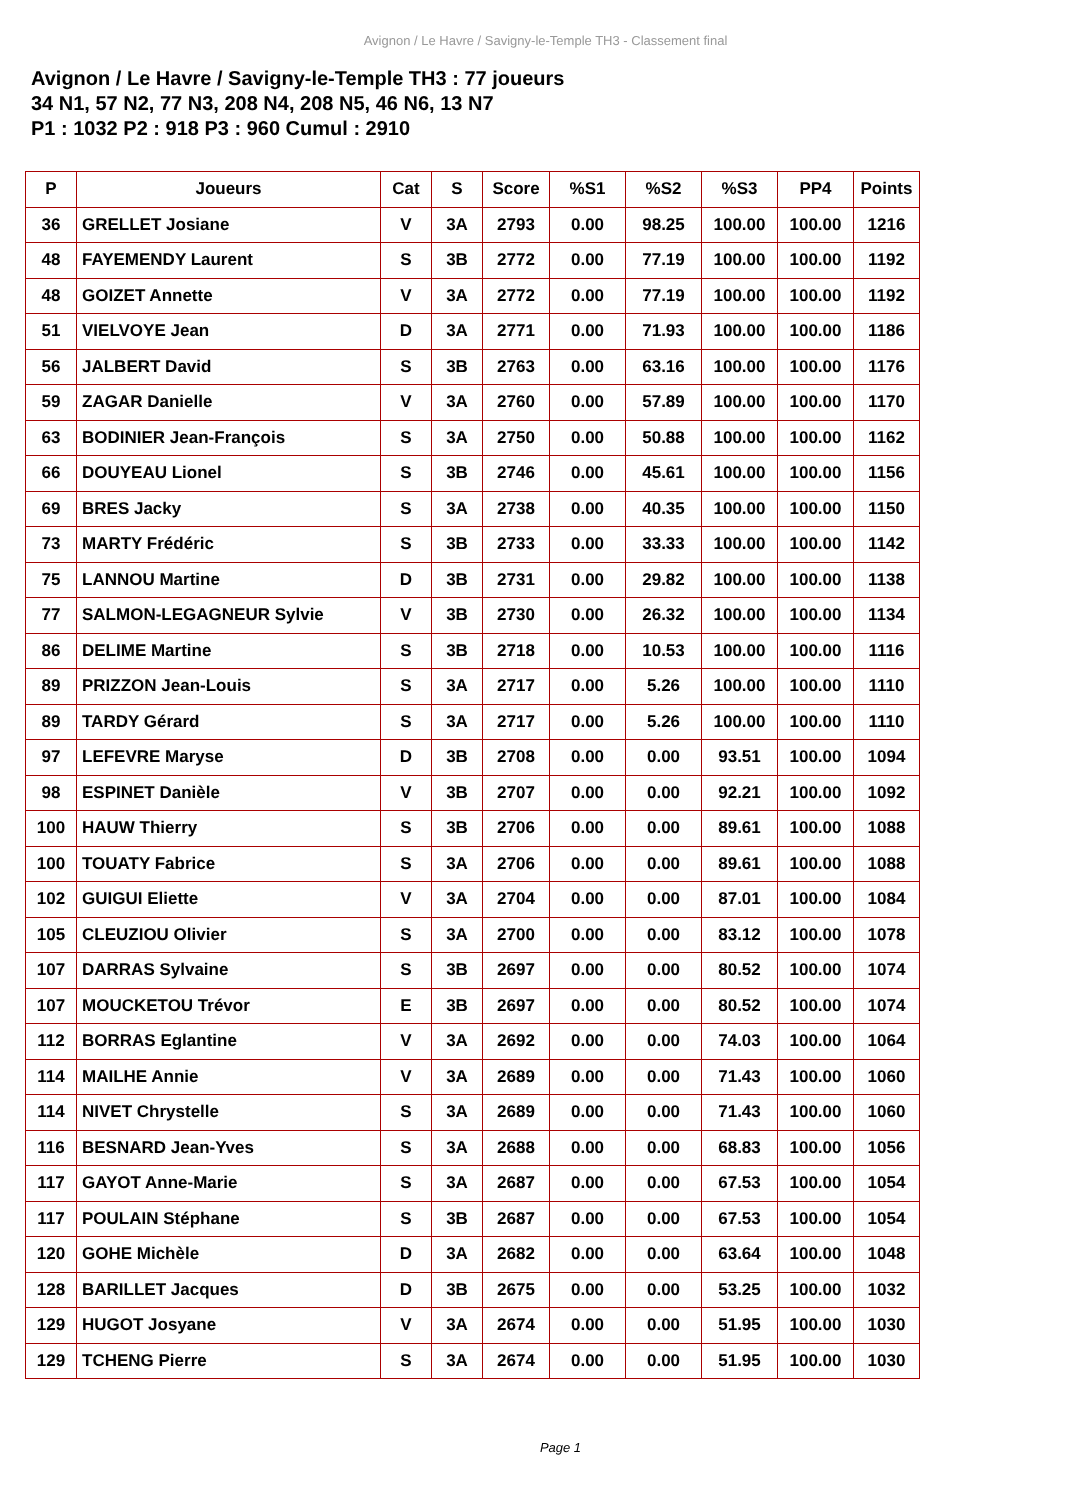Avignon / Le Havre / Savigny-le-Temple TH3 - Classement final
Avignon / Le Havre / Savigny-le-Temple TH3 : 77 joueurs
34 N1, 57 N2, 77 N3, 208 N4, 208 N5, 46 N6, 13 N7
P1 : 1032 P2 : 918 P3 : 960 Cumul : 2910
| P | Joueurs | Cat | S | Score | %S1 | %S2 | %S3 | PP4 | Points |
| --- | --- | --- | --- | --- | --- | --- | --- | --- | --- |
| 36 | GRELLET Josiane | V | 3A | 2793 | 0.00 | 98.25 | 100.00 | 100.00 | 1216 |
| 48 | FAYEMENDY Laurent | S | 3B | 2772 | 0.00 | 77.19 | 100.00 | 100.00 | 1192 |
| 48 | GOIZET Annette | V | 3A | 2772 | 0.00 | 77.19 | 100.00 | 100.00 | 1192 |
| 51 | VIELVOYE Jean | D | 3A | 2771 | 0.00 | 71.93 | 100.00 | 100.00 | 1186 |
| 56 | JALBERT David | S | 3B | 2763 | 0.00 | 63.16 | 100.00 | 100.00 | 1176 |
| 59 | ZAGAR Danielle | V | 3A | 2760 | 0.00 | 57.89 | 100.00 | 100.00 | 1170 |
| 63 | BODINIER Jean-François | S | 3A | 2750 | 0.00 | 50.88 | 100.00 | 100.00 | 1162 |
| 66 | DOUYEAU Lionel | S | 3B | 2746 | 0.00 | 45.61 | 100.00 | 100.00 | 1156 |
| 69 | BRES Jacky | S | 3A | 2738 | 0.00 | 40.35 | 100.00 | 100.00 | 1150 |
| 73 | MARTY Frédéric | S | 3B | 2733 | 0.00 | 33.33 | 100.00 | 100.00 | 1142 |
| 75 | LANNOU Martine | D | 3B | 2731 | 0.00 | 29.82 | 100.00 | 100.00 | 1138 |
| 77 | SALMON-LEGAGNEUR Sylvie | V | 3B | 2730 | 0.00 | 26.32 | 100.00 | 100.00 | 1134 |
| 86 | DELIME Martine | S | 3B | 2718 | 0.00 | 10.53 | 100.00 | 100.00 | 1116 |
| 89 | PRIZZON Jean-Louis | S | 3A | 2717 | 0.00 | 5.26 | 100.00 | 100.00 | 1110 |
| 89 | TARDY Gérard | S | 3A | 2717 | 0.00 | 5.26 | 100.00 | 100.00 | 1110 |
| 97 | LEFEVRE Maryse | D | 3B | 2708 | 0.00 | 0.00 | 93.51 | 100.00 | 1094 |
| 98 | ESPINET Danièle | V | 3B | 2707 | 0.00 | 0.00 | 92.21 | 100.00 | 1092 |
| 100 | HAUW Thierry | S | 3B | 2706 | 0.00 | 0.00 | 89.61 | 100.00 | 1088 |
| 100 | TOUATY Fabrice | S | 3A | 2706 | 0.00 | 0.00 | 89.61 | 100.00 | 1088 |
| 102 | GUIGUI Eliette | V | 3A | 2704 | 0.00 | 0.00 | 87.01 | 100.00 | 1084 |
| 105 | CLEUZIOU Olivier | S | 3A | 2700 | 0.00 | 0.00 | 83.12 | 100.00 | 1078 |
| 107 | DARRAS Sylvaine | S | 3B | 2697 | 0.00 | 0.00 | 80.52 | 100.00 | 1074 |
| 107 | MOUCKETOU Trévor | E | 3B | 2697 | 0.00 | 0.00 | 80.52 | 100.00 | 1074 |
| 112 | BORRAS Eglantine | V | 3A | 2692 | 0.00 | 0.00 | 74.03 | 100.00 | 1064 |
| 114 | MAILHE Annie | V | 3A | 2689 | 0.00 | 0.00 | 71.43 | 100.00 | 1060 |
| 114 | NIVET Chrystelle | S | 3A | 2689 | 0.00 | 0.00 | 71.43 | 100.00 | 1060 |
| 116 | BESNARD Jean-Yves | S | 3A | 2688 | 0.00 | 0.00 | 68.83 | 100.00 | 1056 |
| 117 | GAYOT Anne-Marie | S | 3A | 2687 | 0.00 | 0.00 | 67.53 | 100.00 | 1054 |
| 117 | POULAIN Stéphane | S | 3B | 2687 | 0.00 | 0.00 | 67.53 | 100.00 | 1054 |
| 120 | GOHE Michèle | D | 3A | 2682 | 0.00 | 0.00 | 63.64 | 100.00 | 1048 |
| 128 | BARILLET Jacques | D | 3B | 2675 | 0.00 | 0.00 | 53.25 | 100.00 | 1032 |
| 129 | HUGOT Josyane | V | 3A | 2674 | 0.00 | 0.00 | 51.95 | 100.00 | 1030 |
| 129 | TCHENG Pierre | S | 3A | 2674 | 0.00 | 0.00 | 51.95 | 100.00 | 1030 |
Page 1